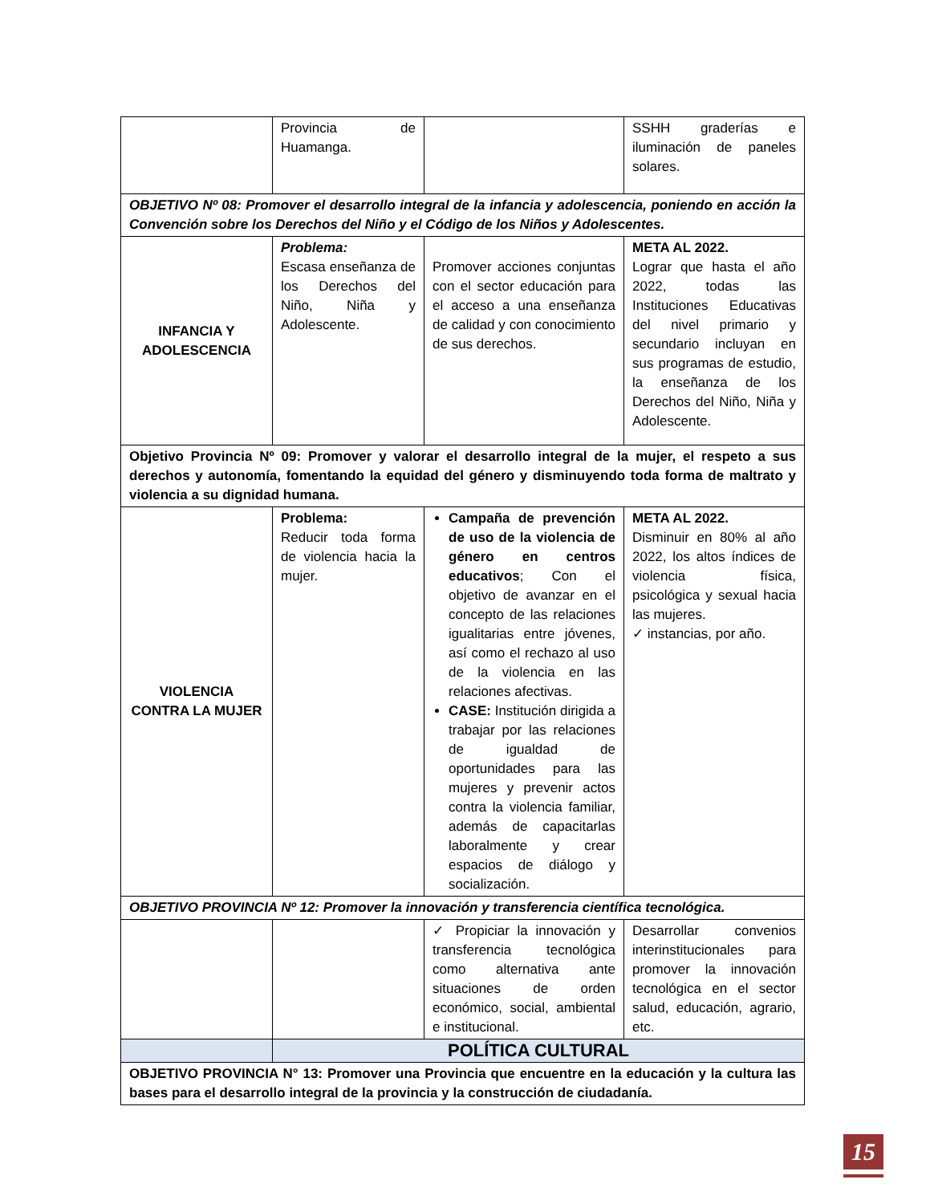| | Provincia de Huamanga. | | SSHH graderías e iluminación de paneles solares. |
| OBJETIVO Nº 08: Promover el desarrollo integral de la infancia y adolescencia, poniendo en acción la Convención sobre los Derechos del Niño y el Código de los Niños y Adolescentes. | | | |
| INFANCIA Y ADOLESCENCIA | Problema: Escasa enseñanza de los Derechos del Niño, Niña y Adolescente. | Promover acciones conjuntas con el sector educación para el acceso a una enseñanza de calidad y con conocimiento de sus derechos. | META AL 2022. Lograr que hasta el año 2022, todas las Instituciones Educativas del nivel primario y secundario incluyan en sus programas de estudio, la enseñanza de los Derechos del Niño, Niña y Adolescente. |
| Objetivo Provincia Nº 09: Promover y valorar el desarrollo integral de la mujer, el respeto a sus derechos y autonomía, fomentando la equidad del género y disminuyendo toda forma de maltrato y violencia a su dignidad humana. | | | |
| VIOLENCIA CONTRA LA MUJER | Problema: Reducir toda forma de violencia hacia la mujer. | Campaña de prevención de uso de la violencia de género en centros educativos ; Con el objetivo de avanzar en el concepto de las relaciones igualitarias entre jóvenes, así como el rechazo al uso de la violencia en las relaciones afectivas. CASE: Institución dirigida a trabajar por las relaciones de igualdad de oportunidades para las mujeres y prevenir actos contra la violencia familiar, además de capacitarlas laboralmente y crear espacios de diálogo y socialización. | META AL 2022. Disminuir en 80% al año 2022, los altos índices de violencia física, psicológica y sexual hacia las mujeres. ✓ instancias, por año. |
| OBJETIVO PROVINCIA Nº 12: Promover la innovación y transferencia científica tecnológica. | | | |
| | | ✓ Propiciar la innovación y transferencia tecnológica como alternativa ante situaciones de orden económico, social, ambiental e institucional. | Desarrollar convenios interinstitucionales para promover la innovación tecnológica en el sector salud, educación, agrario, etc. |
| | POLÍTICA CULTURAL | | |
| OBJETIVO PROVINCIA N° 13: Promover una Provincia que encuentre en la educación y la cultura las bases para el desarrollo integral de la provincia y la construcción de ciudadanía. | | | |
15